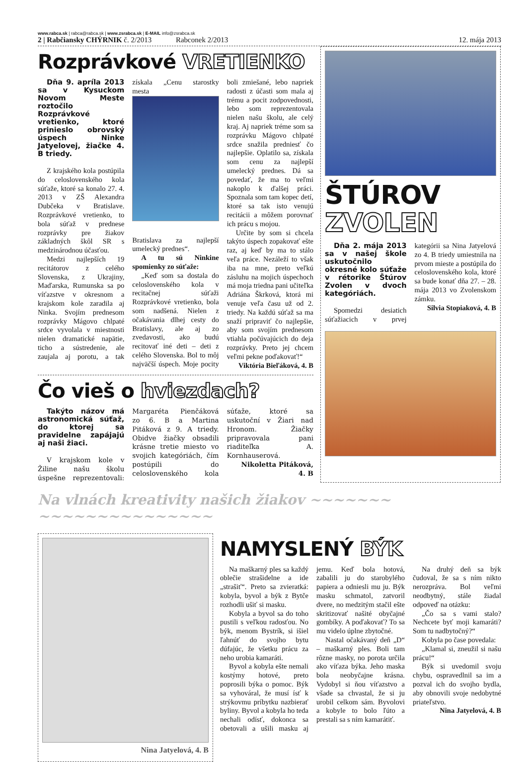www.rabca.sk | rabca@rabca.sk | www.zsrabca.sk | E-MAIL info@zsrabca.sk
2 | Rabčiansky CHÝRNIK č. 2/2013 Rabconek 2/2013 12. mája 2013
Rozprávkové VRETIENKO
Dňa 9. apríla 2013 sa v Kysuckom Novom Meste roztočilo Rozprávkové vretienko, ktoré prinieslo obrovský úspech Ninke Jatyelovej, žiačke 4. B triedy.
Z krajského kola postúpila do celoslovenského kola súťaže, ktoré sa konalo 27. 4. 2013 v ZŠ Alexandra Dubčeka v Bratislave. Rozprávkové vretienko, to bola súťaž v prednese rozprávky pre žiakov základných škôl SR s medzinárodnou účasťou.
Medzi najlepších 19 recitátorov z celého Slovenska, z Ukrajiny, Maďarska, Rumunska sa po víťazstve v okresnom a krajskom kole zaradila aj Ninka. Svojím prednesom rozprávky Mágovo chlpaté srdce vyvolala v miestnosti nielen dramatické napätie, ticho a sústredenie, ale zaujala aj porotu, a tak získala „Cenu starostky mesta
Bratislava za najlepší umelecký prednes“.
A tu sú Ninkine spomienky zo súťaže:
„Keď som sa dostala do celoslovenského kola v recitačnej súťaži Rozprávkové vretienko, bola som nadšená. Nielen z očakávania dlhej cesty do Bratislavy, ale aj zo zvedavosti, ako budú recitovať iné deti – deti z celého Slovenska. Bol to môj najväčší úspech. Moje pocity boli zmiešané, lebo napriek radosti z účasti som mala aj trému a pocit zodpovednosti, lebo som reprezentovala nielen našu školu, ale celý kraj. Aj napriek tréme som sa rozprávku Mágovo chlpaté srdce snažila predniesť čo najlepšie. Oplatilo sa, získala som cenu za najlepší umelecký prednes. Dá sa povedať, že ma to veľmi nakoplo k ďalšej práci. Spoznala som tam kopec detí, ktoré sa tak isto venujú recitácii a môžem porovnať ich prácu s mojou.
Určite by som si chcela takýto úspech zopakovať ešte raz, aj keď by ma to stálo veľa práce. Nezáleží to však iba na mne, preto veľkú zásluhu na mojich úspechoch má moja triedna pani učiteľka Adriána Škrková, ktorá mi venuje veľa času už od 2. triedy. Na každú súťaž sa ma snaží pripraviť čo najlepšie, aby som svojím prednesom vtiahla počúvajúcich do deja rozprávky. Preto jej chcem veľmi pekne poďakovať!“
Viktória Bieľáková, 4. B
Čo vieš o hviezdach?
Takýto názov má astronomická súťaž, do ktorej sa pravidelne zapájajú aj naši žiaci.
V krajskom kole v Žiline našu školu úspešne reprezentovali: Margaréta Pienčáková zo 6. B a Martina Pitáková z 9. A triedy. Obidve žiačky obsadili krásne tretie miesto vo svojich kategóriách, čím postúpili do celoslovenského kola súťaže, ktoré sa uskutoční v Žiari nad Hronom. Žiačky pripravovala pani riaditeľka A. Kornhauserová.
Nikoletta Pitáková, 4. B
ŠTÚROV
ZVOLEN
Dňa 2. mája 2013 sa v našej škole uskutočnilo okresné kolo súťaže v rétorike Štúrov Zvolen v dvoch kategóriách.
Spomedzi desiatich súťažiacich v prvej kategórii sa Nina Jatyelová zo 4. B triedy umiestnila na prvom mieste a postúpila do celoslovenského kola, ktoré sa bude konať dňa 27. – 28. mája 2013 vo Zvolenskom zámku.
Silvia Stopiaková, 4. B
Na vlnách kreativity našich žiakov ~~~~~~~ ~~~~~~~~~~~~~~~
Nina Jatyelová, 4. B
NAMYSLENÝ BÝK
Na maškarný ples sa každý oblečie strašidelne a ide „strašiť“. Preto sa zvieratká: kobyla, byvol a býk z Bytče rozhodli ušiť si masku.
Kobyla a byvol sa do toho pustili s veľkou radosťou. No býk, menom Bystrík, si išiel ľahnúť do svojho bytu dúfajúc, že všetku prácu za neho urobia kamaráti.
Byvol a kobyla ešte nemali kostýmy hotové, preto poprosili býka o pomoc. Býk sa vyhováral, že musí ísť k strýkovmu príbytku nazbierať byliny. Byvol a kobyla ho teda nechali odísť, dokonca sa obetovali a ušili masku aj jemu. Keď bola hotová, zabalili ju do starobylého papiera a odniesli mu ju. Býk masku schmatol, zatvoril dvere, no medzitým stačil ešte skritizovať našité obyčajné gombíky. A poďakovať? To sa mu videlo úplne zbytočné.
Nastal očakávaný deň „D“ – maškarný ples. Boli tam rôzne masky, no porota určila ako víťaza býka. Jeho maska bola neobyčajne krásna. Vydobyl si ňou víťazstvo a všade sa chvastal, že si ju urobil celkom sám. Byvolovi a kobyle to bolo ľúto a prestali sa s ním kamarátiť.
Na druhý deň sa býk čudoval, že sa s ním nikto nerozpráva. Bol veľmi neodbytný, stále žiadal odpoveď na otázku:
„Čo sa s vami stalo? Nechcete byť moji kamaráti? Som tu nadbytočný?“
Kobyla po čase povedala:
„Klamal si, zneužil si našu prácu!“
Býk si uvedomil svoju chybu, ospravedlnil sa im a pozval ich do svojho bydla, aby obnovili svoje nedobytné priateľstvo.
Nina Jatyelová, 4. B